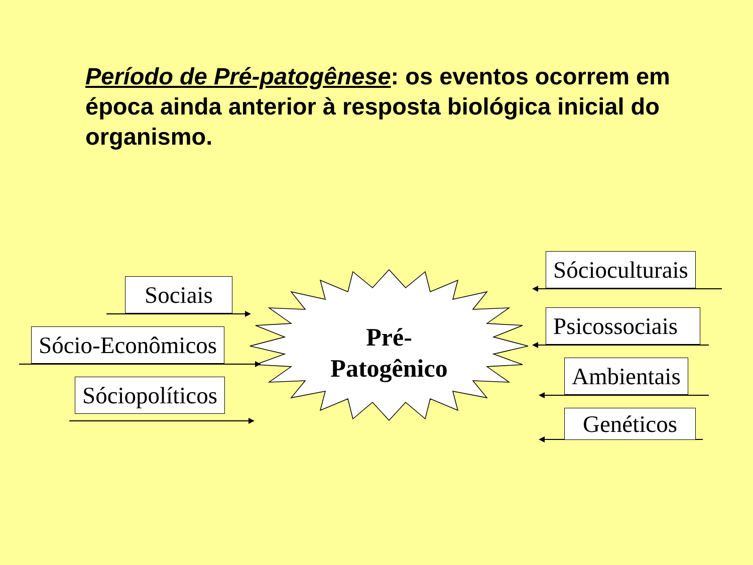Período de Pré-patogênese: os eventos ocorrem em época ainda anterior à resposta biológica inicial do organismo.
Sociais
Sócio-Econômicos
Sóciopolíticos
Pré-
Patogênico
Sócioculturais
Psicossociais
Ambientais
Genéticos